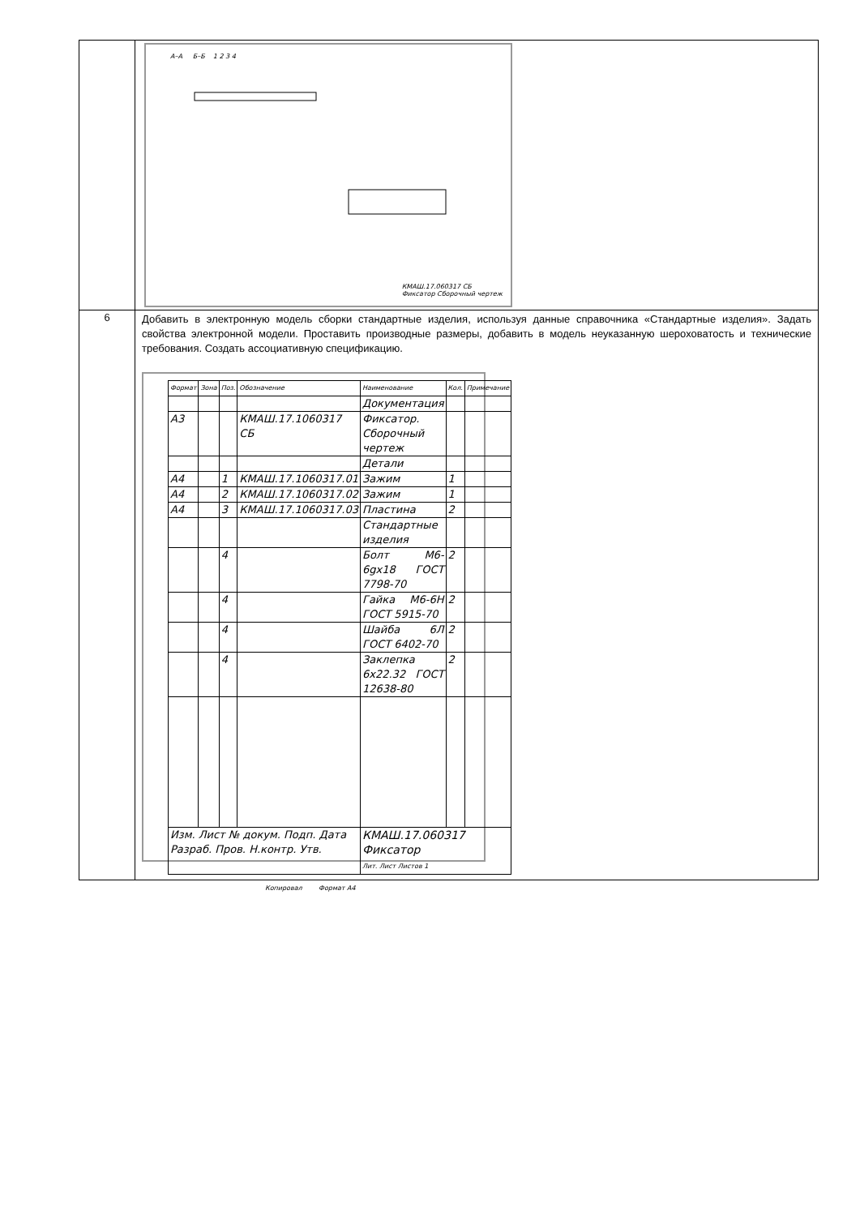| | А–А Б–Б 1 2 3 4 КМАШ.17.060317 СБ Фиксатор Сборочный чертеж |
| 6 | Добавить в электронную модель сборки стандартные изделия, используя данные справочника «Стандартные изделия». Задать свойства электронной модели. Проставить производные размеры, добавить в модель неуказанную шероховатость и технические требования. Создать ассоциативную спецификацию. / Формат / Зона / Поз. / Обозначение / Наименование / Кол. / Примечание / / --- / --- / --- / --- / --- / --- / --- / / / / / / Документация / / / / А3 / / / КМАШ.17.1060317 СБ / Фиксатор. Сборочный чертеж / / / / / / / / Детали / / / / А4 / / 1 / КМАШ.17.1060317.01 / Зажим / 1 / / / А4 / / 2 / КМАШ.17.1060317.02 / Зажим / 1 / / / А4 / / 3 / КМАШ.17.1060317.03 / Пластина / 2 / / / / / / / Стандартные изделия / / / / / / 4 / / Болт М6-6gx18 ГОСТ 7798-70 / 2 / / / / / 4 / / Гайка М6-6Н ГОСТ 5915-70 / 2 / / / / / 4 / / Шайба 6Л ГОСТ 6402-70 / 2 / / / / / 4 / / Заклепка 6х22.32 ГОСТ 12638-80 / 2 / / / Изм. Лист № докум. Подп. Дата Разраб. Пров. Н.контр. Утв. / / / / КМАШ.17.060317 Фиксатор Лит. Лист Листов 1 / / / Копировал Формат А4 |